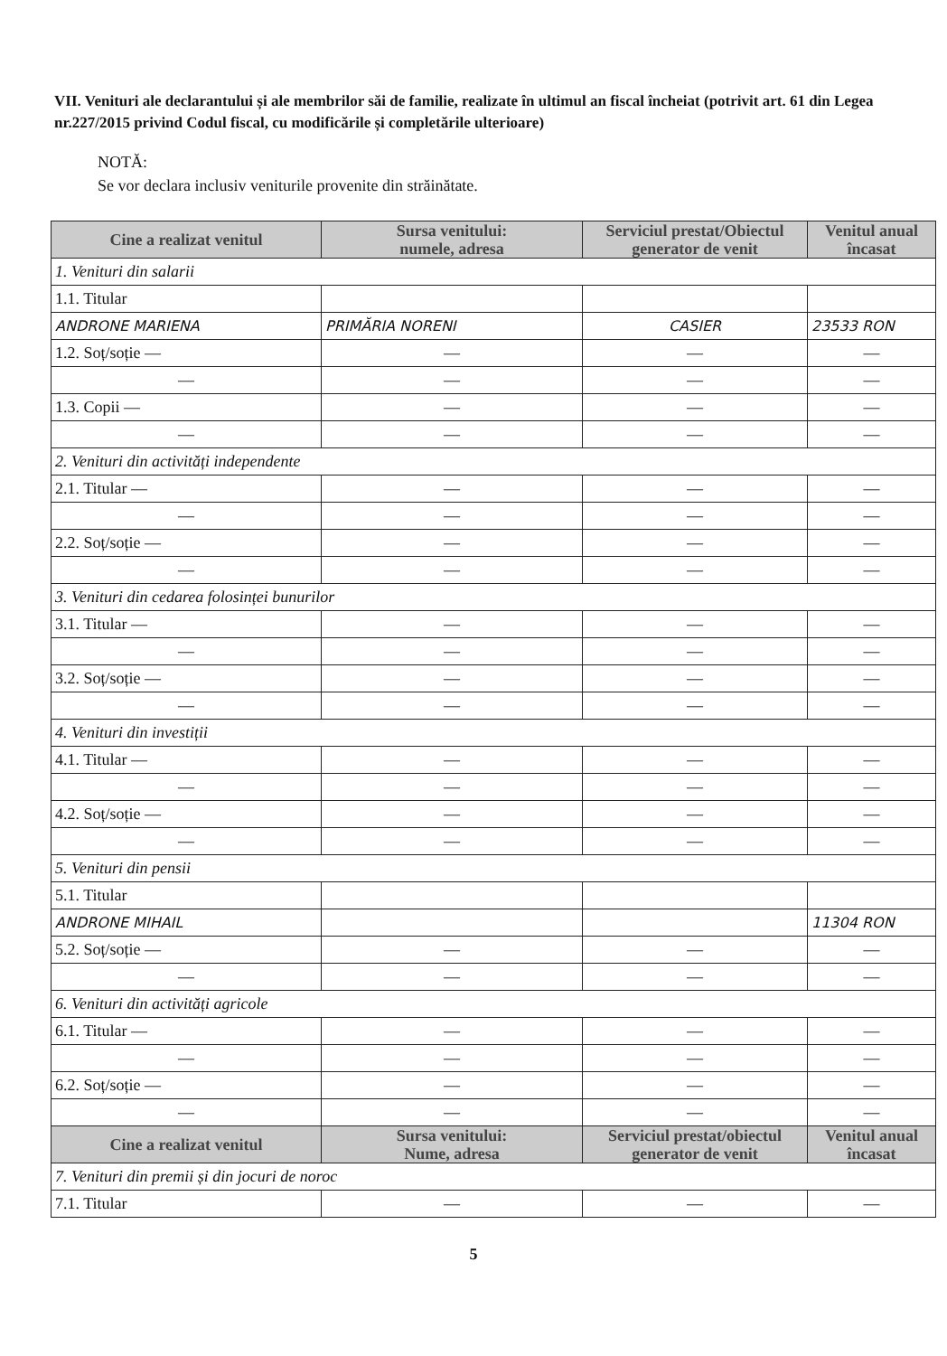VII. Venituri ale declarantului și ale membrilor săi de familie, realizate în ultimul an fiscal încheiat (potrivit art. 61 din Legea nr.227/2015 privind Codul fiscal, cu modificările și completările ulterioare)
NOTĂ:
Se vor declara inclusiv veniturile provenite din străinătate.
| Cine a realizat venitul | Sursa venitului: numele, adresa | Serviciul prestat/Obiectul generator de venit | Venitul anual încasat |
| --- | --- | --- | --- |
| 1. Venituri din salarii | | | |
| 1.1. Titular | | | |
| ANDRONE MARIENA | PRIMĂRIA NORENI | CASIER | 23533 RON |
| 1.2. Soț/soție — | — | — | — |
| — | — | — | — |
| 1.3. Copii — | — | — | — |
| — | — | — | — |
| 2. Venituri din activități independente | | | |
| 2.1. Titular — | — | — | — |
| — | — | — | — |
| 2.2. Soț/soție — | — | — | — |
| — | — | — | — |
| 3. Venituri din cedarea folosinței bunurilor | | | |
| 3.1. Titular — | — | — | — |
| — | — | — | — |
| 3.2. Soț/soție — | — | — | — |
| — | — | — | — |
| 4. Venituri din investiții | | | |
| 4.1. Titular — | — | — | — |
| — | — | — | — |
| 4.2. Soț/soție — | — | — | — |
| — | — | — | — |
| 5. Venituri din pensii | | | |
| 5.1. Titular | | | |
| ANDRONE MIHAIL | | | 11304 RON |
| 5.2. Soț/soție — | — | — | — |
| — | — | — | — |
| 6. Venituri din activități agricole | | | |
| 6.1. Titular — | — | — | — |
| — | — | — | — |
| 6.2. Soț/soție — | — | — | — |
| — | — | — | — |
| Cine a realizat venitul | Sursa venitului: Nume, adresa | Serviciul prestat/obiectul generator de venit | Venitul anual încasat |
| 7. Venituri din premii și din jocuri de noroc | | | |
| 7.1. Titular | — | — | — |
5